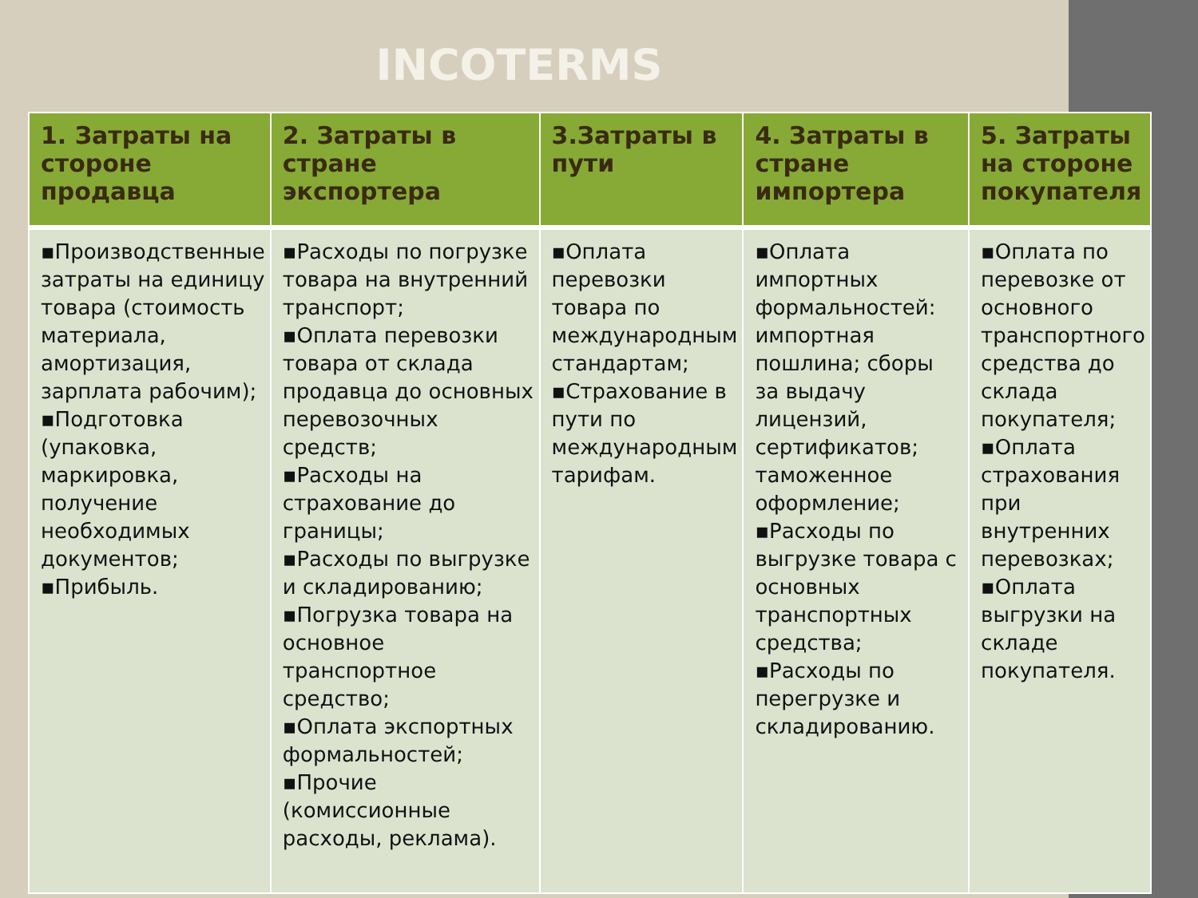INCOTERMS
| 1. Затраты на стороне продавца | 2. Затраты в стране экспортера | 3.Затраты в пути | 4. Затраты в стране импортера | 5. Затраты на стороне покупателя |
| --- | --- | --- | --- | --- |
| ▪Производственные затраты на единицу товара (стоимость материала, амортизация, зарплата рабочим); ▪Подготовка (упаковка, маркировка, получение необходимых документов; ▪Прибыль. | ▪Расходы по погрузке товара на внутренний транспорт; ▪Оплата перевозки товара от склада продавца до основных перевозочных средств; ▪Расходы на страхование до границы; ▪Расходы по выгрузке и складированию; ▪Погрузка товара на основное транспортное средство; ▪Оплата экспортных формальностей; ▪Прочие (комиссионные расходы, реклама). | ▪Оплата перевозки товара по международным стандартам; ▪Страхование в пути по международным тарифам. | ▪Оплата импортных формальностей: импортная пошлина; сборы за выдачу лицензий, сертификатов; таможенное оформление; ▪Расходы по выгрузке товара с основных транспортных средства; ▪Расходы по перегрузке и складированию. | ▪Оплата по перевозке от основного транспортного средства до склада покупателя; ▪Оплата страхования при внутренних перевозках; ▪Оплата выгрузки на складе покупателя. |